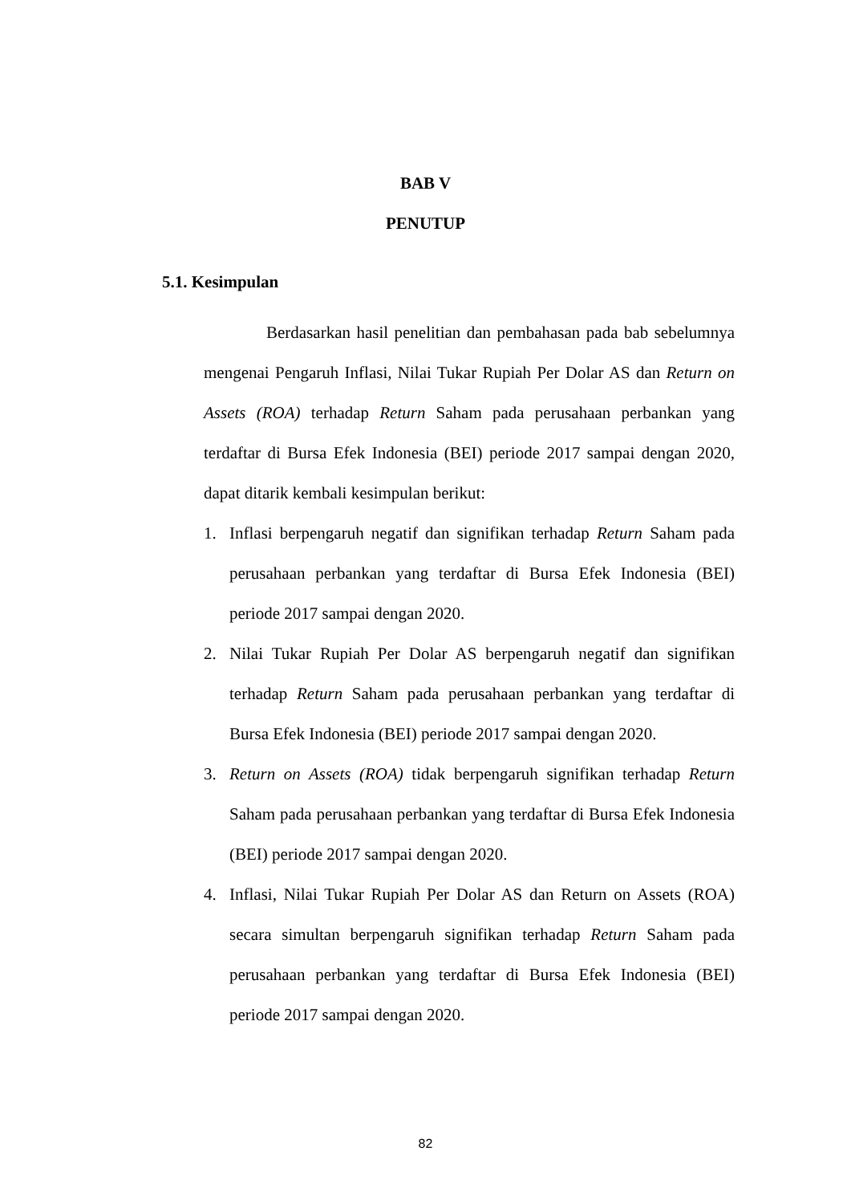BAB V
PENUTUP
5.1. Kesimpulan
Berdasarkan hasil penelitian dan pembahasan pada bab sebelumnya mengenai Pengaruh Inflasi, Nilai Tukar Rupiah Per Dolar AS dan Return on Assets (ROA) terhadap Return Saham pada perusahaan perbankan yang terdaftar di Bursa Efek Indonesia (BEI) periode 2017 sampai dengan 2020, dapat ditarik kembali kesimpulan berikut:
1. Inflasi berpengaruh negatif dan signifikan terhadap Return Saham pada perusahaan perbankan yang terdaftar di Bursa Efek Indonesia (BEI) periode 2017 sampai dengan 2020.
2. Nilai Tukar Rupiah Per Dolar AS berpengaruh negatif dan signifikan terhadap Return Saham pada perusahaan perbankan yang terdaftar di Bursa Efek Indonesia (BEI) periode 2017 sampai dengan 2020.
3. Return on Assets (ROA) tidak berpengaruh signifikan terhadap Return Saham pada perusahaan perbankan yang terdaftar di Bursa Efek Indonesia (BEI) periode 2017 sampai dengan 2020.
4. Inflasi, Nilai Tukar Rupiah Per Dolar AS dan Return on Assets (ROA) secara simultan berpengaruh signifikan terhadap Return Saham pada perusahaan perbankan yang terdaftar di Bursa Efek Indonesia (BEI) periode 2017 sampai dengan 2020.
82